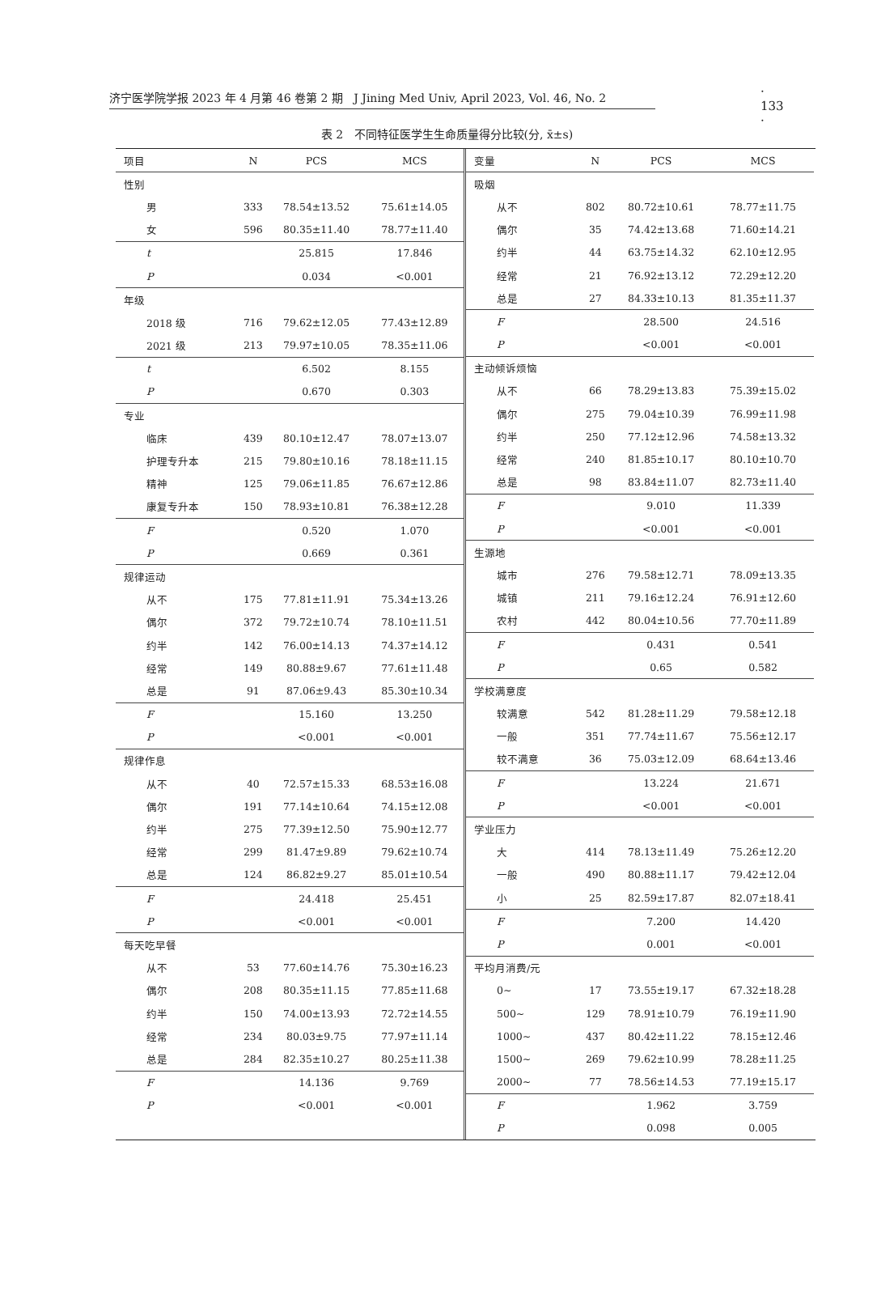济宁医学院学报 2023 年 4 月第 46 卷第 2 期 J Jining Med Univ, April 2023, Vol. 46, No. 2 · 133 ·
表 2 不同特征医学生生命质量得分比较(分, x̄±s)
| 项目 | N | PCS | MCS |
| --- | --- | --- | --- |
| 性别 | | | |
| 男 | 333 | 78.54±13.52 | 75.61±14.05 |
| 女 | 596 | 80.35±11.40 | 78.77±11.40 |
| t | | 25.815 | 17.846 |
| P | | 0.034 | <0.001 |
| 年级 | | | |
| 2018 级 | 716 | 79.62±12.05 | 77.43±12.89 |
| 2021 级 | 213 | 79.97±10.05 | 78.35±11.06 |
| t | | 6.502 | 8.155 |
| P | | 0.670 | 0.303 |
| 专业 | | | |
| 临床 | 439 | 80.10±12.47 | 78.07±13.07 |
| 护理专升本 | 215 | 79.80±10.16 | 78.18±11.15 |
| 精神 | 125 | 79.06±11.85 | 76.67±12.86 |
| 康复专升本 | 150 | 78.93±10.81 | 76.38±12.28 |
| F | | 0.520 | 1.070 |
| P | | 0.669 | 0.361 |
| 规律运动 | | | |
| 从不 | 175 | 77.81±11.91 | 75.34±13.26 |
| 偶尔 | 372 | 79.72±10.74 | 78.10±11.51 |
| 约半 | 142 | 76.00±14.13 | 74.37±14.12 |
| 经常 | 149 | 80.88±9.67 | 77.61±11.48 |
| 总是 | 91 | 87.06±9.43 | 85.30±10.34 |
| F | | 15.160 | 13.250 |
| P | | <0.001 | <0.001 |
| 规律作息 | | | |
| 从不 | 40 | 72.57±15.33 | 68.53±16.08 |
| 偶尔 | 191 | 77.14±10.64 | 74.15±12.08 |
| 约半 | 275 | 77.39±12.50 | 75.90±12.77 |
| 经常 | 299 | 81.47±9.89 | 79.62±10.74 |
| 总是 | 124 | 86.82±9.27 | 85.01±10.54 |
| F | | 24.418 | 25.451 |
| P | | <0.001 | <0.001 |
| 每天吃早餐 | | | |
| 从不 | 53 | 77.60±14.76 | 75.30±16.23 |
| 偶尔 | 208 | 80.35±11.15 | 77.85±11.68 |
| 约半 | 150 | 74.00±13.93 | 72.72±14.55 |
| 经常 | 234 | 80.03±9.75 | 77.97±11.14 |
| 总是 | 284 | 82.35±10.27 | 80.25±11.38 |
| F | | 14.136 | 9.769 |
| P | | <0.001 | <0.001 |
| 变量 | N | PCS | MCS |
| --- | --- | --- | --- |
| 吸烟 | | | |
| 从不 | 802 | 80.72±10.61 | 78.77±11.75 |
| 偶尔 | 35 | 74.42±13.68 | 71.60±14.21 |
| 约半 | 44 | 63.75±14.32 | 62.10±12.95 |
| 经常 | 21 | 76.92±13.12 | 72.29±12.20 |
| 总是 | 27 | 84.33±10.13 | 81.35±11.37 |
| F | | 28.500 | 24.516 |
| P | | <0.001 | <0.001 |
| 主动倾诉烦恼 | | | |
| 从不 | 66 | 78.29±13.83 | 75.39±15.02 |
| 偶尔 | 275 | 79.04±10.39 | 76.99±11.98 |
| 约半 | 250 | 77.12±12.96 | 74.58±13.32 |
| 经常 | 240 | 81.85±10.17 | 80.10±10.70 |
| 总是 | 98 | 83.84±11.07 | 82.73±11.40 |
| F | | 9.010 | 11.339 |
| P | | <0.001 | <0.001 |
| 生源地 | | | |
| 城市 | 276 | 79.58±12.71 | 78.09±13.35 |
| 城镇 | 211 | 79.16±12.24 | 76.91±12.60 |
| 农村 | 442 | 80.04±10.56 | 77.70±11.89 |
| F | | 0.431 | 0.541 |
| P | | 0.65 | 0.582 |
| 学校满意度 | | | |
| 较满意 | 542 | 81.28±11.29 | 79.58±12.18 |
| 一般 | 351 | 77.74±11.67 | 75.56±12.17 |
| 较不满意 | 36 | 75.03±12.09 | 68.64±13.46 |
| F | | 13.224 | 21.671 |
| P | | <0.001 | <0.001 |
| 学业压力 | | | |
| 大 | 414 | 78.13±11.49 | 75.26±12.20 |
| 一般 | 490 | 80.88±11.17 | 79.42±12.04 |
| 小 | 25 | 82.59±17.87 | 82.07±18.41 |
| F | | 7.200 | 14.420 |
| P | | 0.001 | <0.001 |
| 平均月消费/元 | | | |
| 0~ | 17 | 73.55±19.17 | 67.32±18.28 |
| 500~ | 129 | 78.91±10.79 | 76.19±11.90 |
| 1000~ | 437 | 80.42±11.22 | 78.15±12.46 |
| 1500~ | 269 | 79.62±10.99 | 78.28±11.25 |
| 2000~ | 77 | 78.56±14.53 | 77.19±15.17 |
| F | | 1.962 | 3.759 |
| P | | 0.098 | 0.005 |